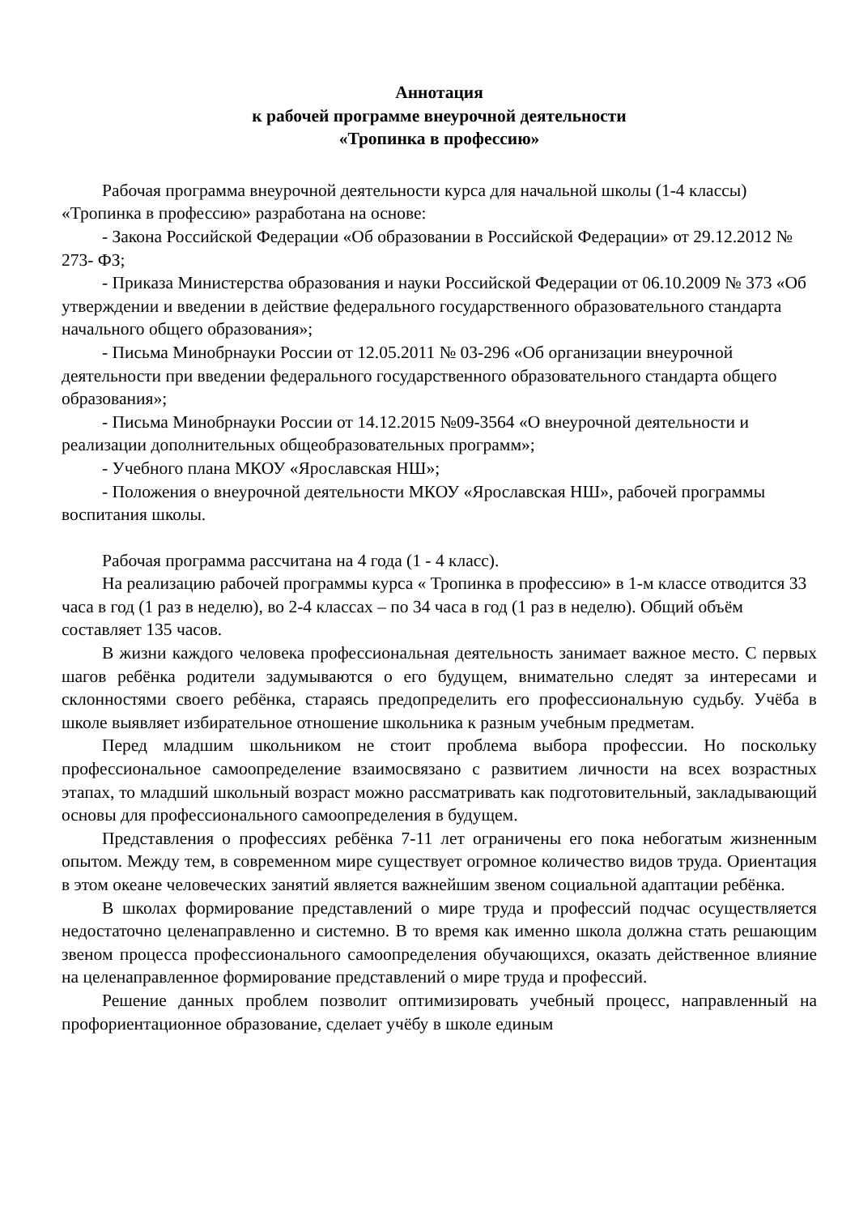Аннотация
к рабочей программе внеурочной деятельности
«Тропинка в профессию»
Рабочая программа внеурочной деятельности курса для начальной школы (1-4 классы) «Тропинка в профессию» разработана на основе:
- Закона Российской Федерации «Об образовании в Российской Федерации» от 29.12.2012 № 273- ФЗ;
- Приказа Министерства образования и науки Российской Федерации от 06.10.2009 № 373 «Об утверждении и введении в действие федерального государственного образовательного стандарта начального общего образования»;
- Письма Минобрнауки России от 12.05.2011 № 03-296 «Об организации внеурочной деятельности при введении федерального государственного образовательного стандарта общего образования»;
- Письма Минобрнауки России от 14.12.2015 №09-3564 «О внеурочной деятельности и реализации дополнительных общеобразовательных программ»;
- Учебного плана МКОУ «Ярославская НШ»;
- Положения о внеурочной деятельности МКОУ «Ярославская НШ», рабочей программы воспитания школы.
Рабочая программа рассчитана на 4 года (1 - 4 класс).
На реализацию рабочей программы курса « Тропинка в профессию» в 1-м классе отводится 33 часа в год (1 раз в неделю), во 2-4 классах – по 34 часа в год (1 раз в неделю). Общий объём составляет 135 часов.
В жизни каждого человека профессиональная деятельность занимает важное место. С первых шагов ребёнка родители задумываются о его будущем, внимательно следят за интересами и склонностями своего ребёнка, стараясь предопределить его профессиональную судьбу. Учёба в школе выявляет избирательное отношение школьника к разным учебным предметам.
Перед младшим школьником не стоит проблема выбора профессии. Но поскольку профессиональное самоопределение взаимосвязано с развитием личности на всех возрастных этапах, то младший школьный возраст можно рассматривать как подготовительный, закладывающий основы для профессионального самоопределения в будущем.
Представления о профессиях ребёнка 7-11 лет ограничены его пока небогатым жизненным опытом. Между тем, в современном мире существует огромное количество видов труда. Ориентация в этом океане человеческих занятий является важнейшим звеном социальной адаптации ребёнка.
В школах формирование представлений о мире труда и профессий подчас осуществляется недостаточно целенаправленно и системно. В то время как именно школа должна стать решающим звеном процесса профессионального самоопределения обучающихся, оказать действенное влияние на целенаправленное формирование представлений о мире труда и профессий.
Решение данных проблем позволит оптимизировать учебный процесс, направленный на профориентационное образование, сделает учёбу в школе единым